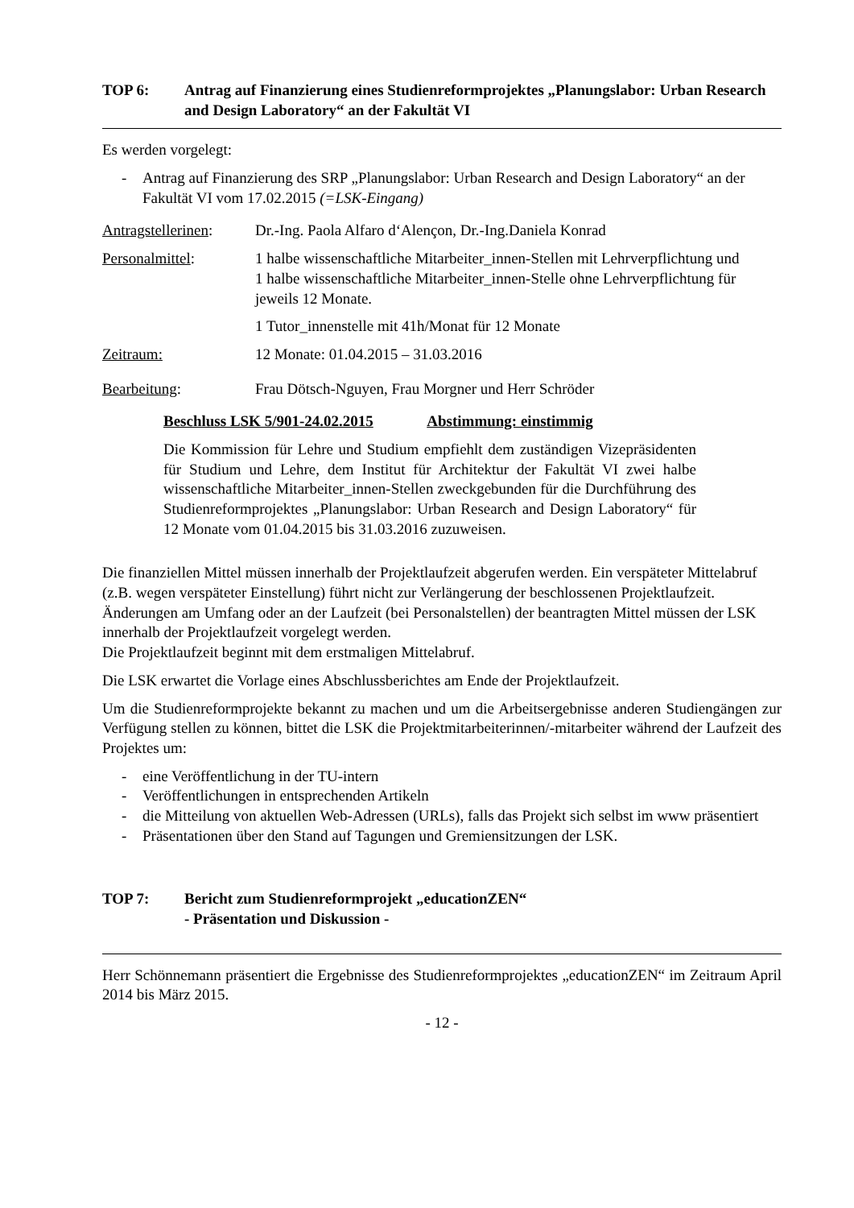TOP 6: Antrag auf Finanzierung eines Studienreformprojektes „Planungslabor: Urban Research and Design Laboratory“ an der Fakultät VI
Es werden vorgelegt:
- Antrag auf Finanzierung des SRP „Planungslabor: Urban Research and Design Laboratory“ an der Fakultät VI vom 17.02.2015 (=LSK-Eingang)
Antragstellerinen: Dr.-Ing. Paola Alfaro d‘Alençon, Dr.-Ing.Daniela Konrad
Personalmittel: 1 halbe wissenschaftliche Mitarbeiter_innen-Stellen mit Lehrverpflichtung und
1 halbe wissenschaftliche Mitarbeiter_innen-Stelle ohne Lehrverpflichtung für jeweils 12 Monate.
1 Tutor_innenstelle mit 41h/Monat für 12 Monate
Zeitraum: 12 Monate: 01.04.2015 – 31.03.2016
Bearbeitung: Frau Dötsch-Nguyen, Frau Morgner und Herr Schröder
Beschluss LSK 5/901-24.02.2015 Abstimmung: einstimmig
Die Kommission für Lehre und Studium empfiehlt dem zuständigen Vizepräsidenten für Studium und Lehre, dem Institut für Architektur der Fakultät VI zwei halbe wissenschaftliche Mitarbeiter_innen-Stellen zweckgebunden für die Durchführung des Studienreformprojektes „Planungslabor: Urban Research and Design Laboratory“ für 12 Monate vom 01.04.2015 bis 31.03.2016 zuzuweisen.
Die finanziellen Mittel müssen innerhalb der Projektlaufzeit abgerufen werden. Ein verspäteter Mittelabruf (z.B. wegen verspäteter Einstellung) führt nicht zur Verlängerung der beschlossenen Projektlaufzeit.
Änderungen am Umfang oder an der Laufzeit (bei Personalstellen) der beantragten Mittel müssen der LSK innerhalb der Projektlaufzeit vorgelegt werden.
Die Projektlaufzeit beginnt mit dem erstmaligen Mittelabruf.
Die LSK erwartet die Vorlage eines Abschlussberichtes am Ende der Projektlaufzeit.
Um die Studienreformprojekte bekannt zu machen und um die Arbeitsergebnisse anderen Studiengängen zur Verfügung stellen zu können, bittet die LSK die Projektmitarbeiterinnen/-mitarbeiter während der Laufzeit des Projektes um:
- eine Veröffentlichung in der TU-intern
- Veröffentlichungen in entsprechenden Artikeln
- die Mitteilung von aktuellen Web-Adressen (URLs), falls das Projekt sich selbst im www präsentiert
- Präsentationen über den Stand auf Tagungen und Gremiensitzungen der LSK.
TOP 7: Bericht zum Studienreformprojekt „educationZEN“
- Präsentation und Diskussion -
Herr Schönnemann präsentiert die Ergebnisse des Studienreformprojektes „educationZEN“ im Zeitraum April 2014 bis März 2015.
- 12 -